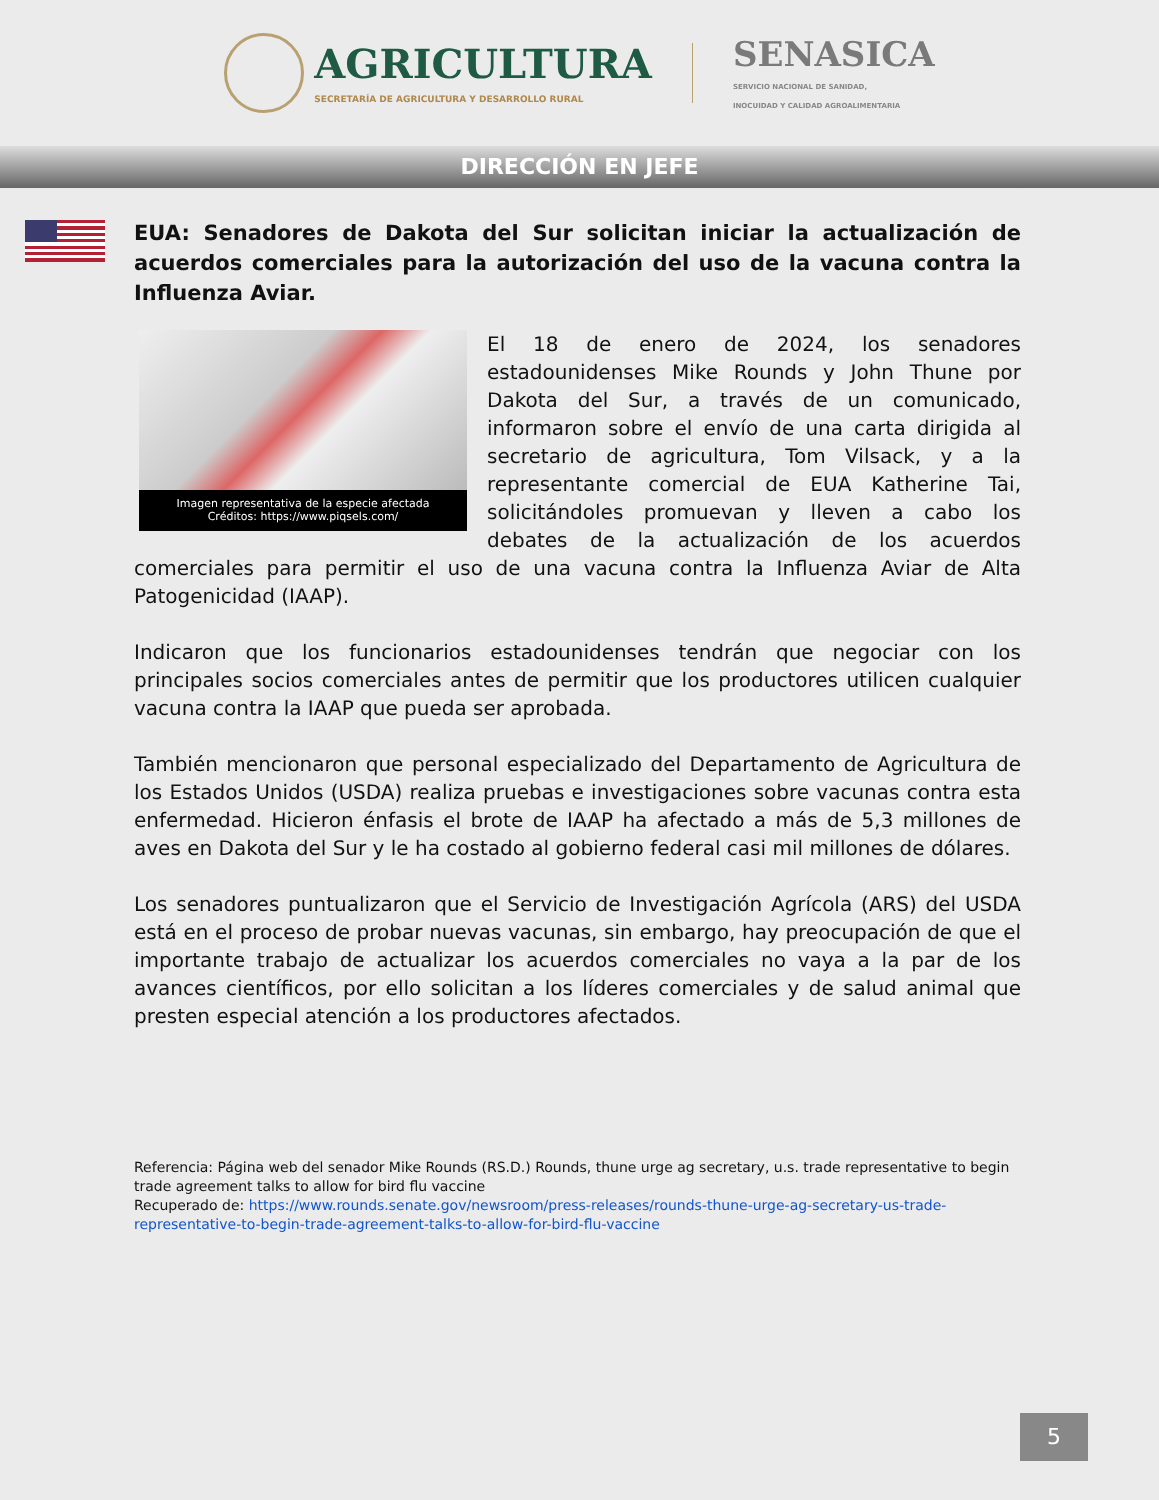AGRICULTURA SECRETARÍA DE AGRICULTURA Y DESARROLLO RURAL
SENASICA
SERVICIO NACIONAL DE SANIDAD,
INOCUIDAD Y CALIDAD AGROALIMENTARIA
DIRECCIÓN EN JEFE
EUA: Senadores de Dakota del Sur solicitan iniciar la actualización de acuerdos comerciales para la autorización del uso de la vacuna contra la Influenza Aviar.
Imagen representativa de la especie afectada
Créditos: https://www.piqsels.com/
El 18 de enero de 2024, los senadores estadounidenses Mike Rounds y John Thune por Dakota del Sur, a través de un comunicado, informaron sobre el envío de una carta dirigida al secretario de agricultura, Tom Vilsack, y a la representante comercial de EUA Katherine Tai, solicitándoles promuevan y lleven a cabo los debates de la actualización de los acuerdos comerciales para permitir el uso de una vacuna contra la Influenza Aviar de Alta Patogenicidad (IAAP).
Indicaron que los funcionarios estadounidenses tendrán que negociar con los principales socios comerciales antes de permitir que los productores utilicen cualquier vacuna contra la IAAP que pueda ser aprobada.
También mencionaron que personal especializado del Departamento de Agricultura de los Estados Unidos (USDA) realiza pruebas e investigaciones sobre vacunas contra esta enfermedad. Hicieron énfasis el brote de IAAP ha afectado a más de 5,3 millones de aves en Dakota del Sur y le ha costado al gobierno federal casi mil millones de dólares.
Los senadores puntualizaron que el Servicio de Investigación Agrícola (ARS) del USDA está en el proceso de probar nuevas vacunas, sin embargo, hay preocupación de que el importante trabajo de actualizar los acuerdos comerciales no vaya a la par de los avances científicos, por ello solicitan a los líderes comerciales y de salud animal que presten especial atención a los productores afectados.
Referencia: Página web del senador Mike Rounds (RS.D.) Rounds, thune urge ag secretary, u.s. trade representative to begin trade agreement talks to allow for bird flu vaccine
Recuperado de: https://www.rounds.senate.gov/newsroom/press-releases/rounds-thune-urge-ag-secretary-us-trade-representative-to-begin-trade-agreement-talks-to-allow-for-bird-flu-vaccine
5